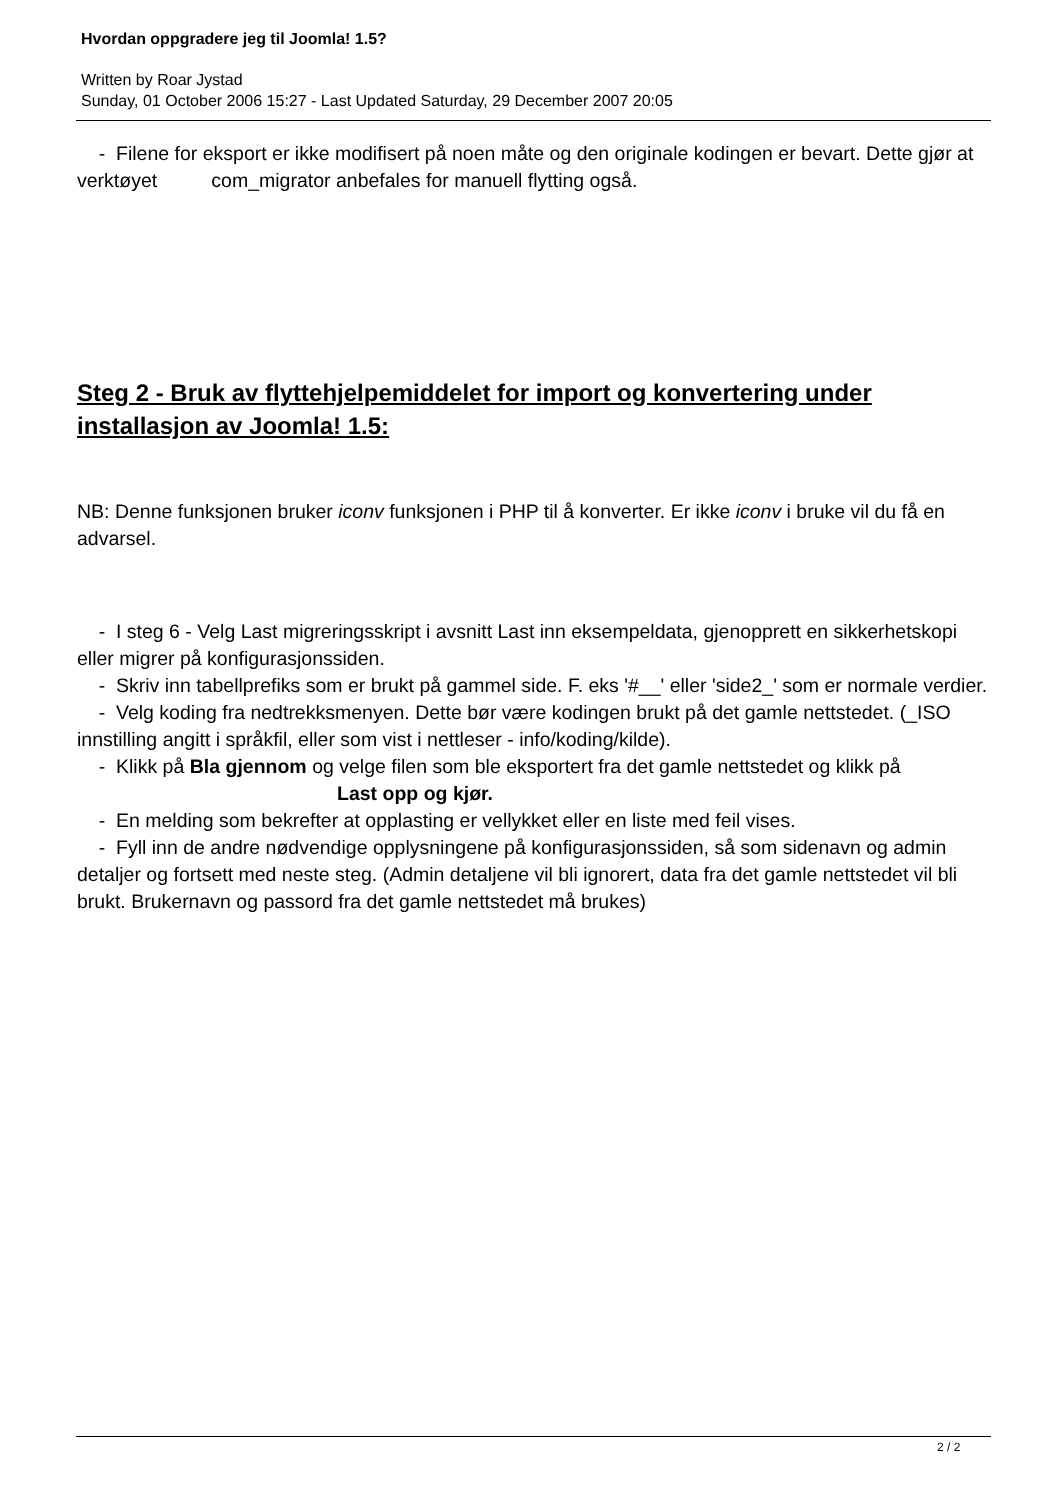Hvordan oppgradere jeg til Joomla! 1.5?
Written by Roar Jystad
Sunday, 01 October 2006 15:27 - Last Updated Saturday, 29 December 2007 20:05
- Filene for eksport er ikke modifisert på noen måte og den originale kodingen er bevart. Dette gjør at verktøyet com_migrator anbefales for manuell flytting også.
Steg 2 - Bruk av flyttehjelpemiddelet for import og konvertering under installasjon av Joomla! 1.5:
NB: Denne funksjonen bruker iconv funksjonen i PHP til å konverter. Er ikke iconv i bruke vil du få en advarsel.
- I steg 6 - Velg Last migreringsskript i avsnitt Last inn eksempeldata, gjenopprett en sikkerhetskopi eller migrer på konfigurasjonssiden.
- Skriv inn tabellprefiks som er brukt på gammel side. F. eks '#__' eller 'side2_' som er normale verdier.
- Velg koding fra nedtrekksmenyen. Dette bør være kodingen brukt på det gamle nettstedet. (_ISO innstilling angitt i språkfil, eller som vist i nettleser - info/koding/kilde).
- Klikk på Bla gjennom og velge filen som ble eksportert fra det gamle nettstedet og klikk på Last opp og kjør.
- En melding som bekrefter at opplasting er vellykket eller en liste med feil vises.
- Fyll inn de andre nødvendige opplysningene på konfigurasjonssiden, så som sidenavn og admin detaljer og fortsett med neste steg. (Admin detaljene vil bli ignorert, data fra det gamle nettstedet vil bli brukt. Brukernavn og passord fra det gamle nettstedet må brukes)
2 / 2